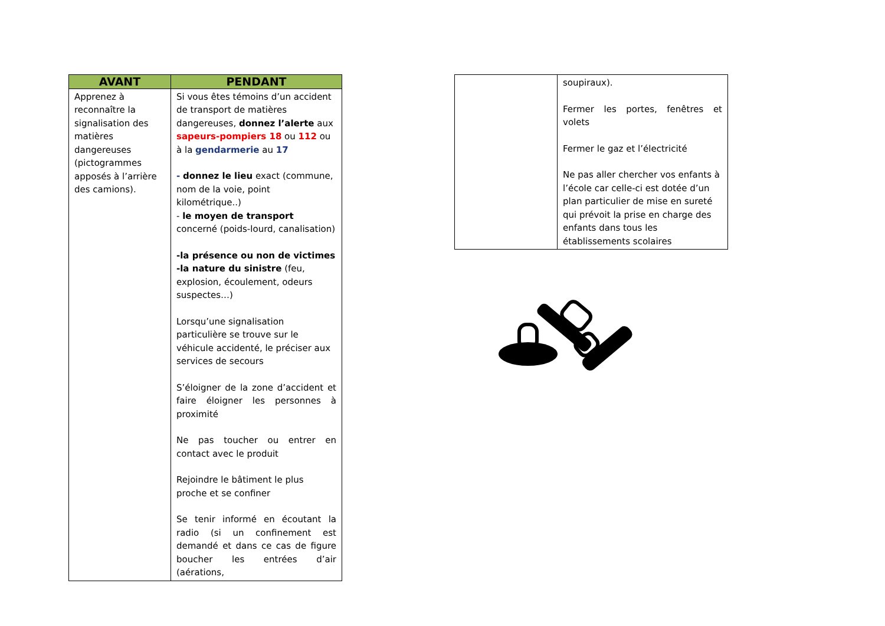| AVANT | PENDANT |
| --- | --- |
| Apprenez à reconnaître la signalisation des matières dangereuses (pictogrammes apposés à l’arrière des camions). | Si vous êtes témoins d’un accident de transport de matières dangereuses, donnez l’alerte aux sapeurs-pompiers 18 ou 112 ou à la gendarmerie au 17 - donnez le lieu exact (commune, nom de la voie, point kilométrique..) - le moyen de transport concerné (poids-lourd, canalisation) -la présence ou non de victimes -la nature du sinistre (feu, explosion, écoulement, odeurs suspectes…) Lorsqu’une signalisation particulière se trouve sur le véhicule accidenté, le préciser aux services de secours S’éloigner de la zone d’accident et faire éloigner les personnes à proximité Ne pas toucher ou entrer en contact avec le produit Rejoindre le bâtiment le plus proche et se confiner Se tenir informé en écoutant la radio (si un confinement est demandé et dans ce cas de figure boucher les entrées d’air (aérations, |
| | soupiraux). Fermer les portes, fenêtres et volets Fermer le gaz et l’électricité Ne pas aller chercher vos enfants à l’école car celle-ci est dotée d’un plan particulier de mise en sureté qui prévoit la prise en charge des enfants dans tous les établissements scolaires |